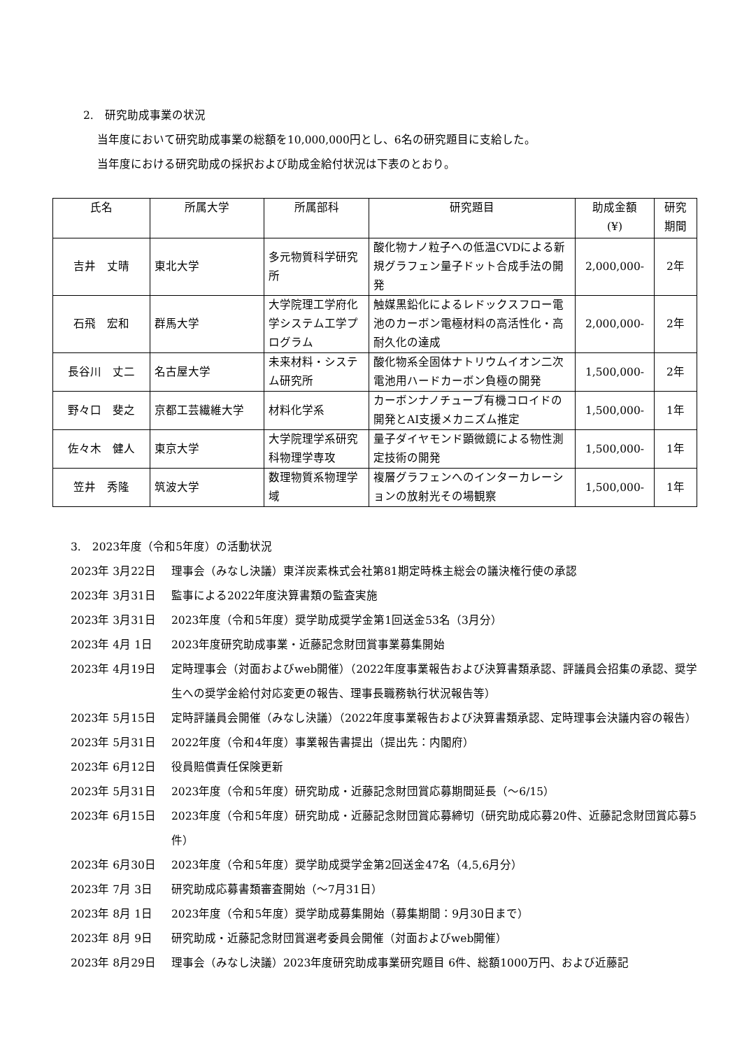2.　研究助成事業の状況
当年度において研究助成事業の総額を10,000,000円とし、6名の研究題目に支給した。
当年度における研究助成の採択および助成金給付状況は下表のとおり。
| 氏名 | 所属大学 | 所属部科 | 研究題目 | 助成金額 (¥) | 研究 期間 |
| --- | --- | --- | --- | --- | --- |
| 吉井 丈晴 | 東北大学 | 多元物質科学研究所 | 酸化物ナノ粒子への低温CVDによる新規グラフェン量子ドット合成手法の開発 | 2,000,000- | 2年 |
| 石飛 宏和 | 群馬大学 | 大学院理工学府化学システム工学プログラム | 触媒黒鉛化によるレドックスフロー電池のカーボン電極材料の高活性化・高耐久化の達成 | 2,000,000- | 2年 |
| 長谷川 丈二 | 名古屋大学 | 未来材料・システム研究所 | 酸化物系全固体ナトリウムイオン二次電池用ハードカーボン負極の開発 | 1,500,000- | 2年 |
| 野々口 斐之 | 京都工芸繊維大学 | 材料化学系 | カーボンナノチューブ有機コロイドの開発とAI支援メカニズム推定 | 1,500,000- | 1年 |
| 佐々木 健人 | 東京大学 | 大学院理学系研究科物理学専攻 | 量子ダイヤモンド顕微鏡による物性測定技術の開発 | 1,500,000- | 1年 |
| 笠井 秀隆 | 筑波大学 | 数理物質系物理学域 | 複層グラフェンへのインターカレーションの放射光その場観察 | 1,500,000- | 1年 |
3.　2023年度（令和5年度）の活動状況
2023年 3月22日 理事会（みなし決議）東洋炭素株式会社第81期定時株主総会の議決権行使の承認
2023年 3月31日 監事による2022年度決算書類の監査実施
2023年 3月31日 2023年度（令和5年度）奨学助成奨学金第1回送金53名（3月分）
2023年 4月 1日 2023年度研究助成事業・近藤記念財団賞事業募集開始
2023年 4月19日 定時理事会（対面およびweb開催）（2022年度事業報告および決算書類承認、評議員会招集の承認、奨学生への奨学金給付対応変更の報告、理事長職務執行状況報告等）
2023年 5月15日 定時評議員会開催（みなし決議）（2022年度事業報告および決算書類承認、定時理事会決議内容の報告）
2023年 5月31日 2022年度（令和4年度）事業報告書提出（提出先：内閣府）
2023年 6月12日 役員賠償責任保険更新
2023年 5月31日 2023年度（令和5年度）研究助成・近藤記念財団賞応募期間延長（～6/15）
2023年 6月15日 2023年度（令和5年度）研究助成・近藤記念財団賞応募締切（研究助成応募20件、近藤記念財団賞応募5件）
2023年 6月30日 2023年度（令和5年度）奨学助成奨学金第2回送金47名（4,5,6月分）
2023年 7月 3日 研究助成応募書類審査開始（～7月31日）
2023年 8月 1日 2023年度（令和5年度）奨学助成募集開始（募集期間：9月30日まで）
2023年 8月 9日 研究助成・近藤記念財団賞選考委員会開催（対面およびweb開催）
2023年 8月29日 理事会（みなし決議）2023年度研究助成事業研究題目 6件、総額1000万円、および近藤記